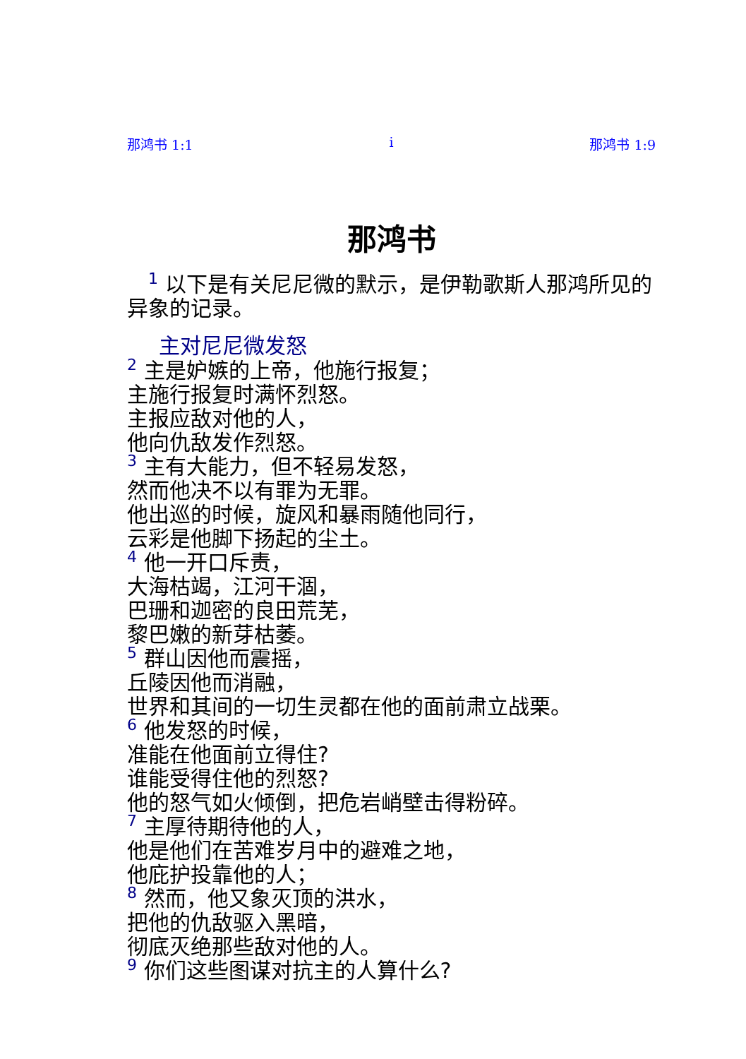那鸿书 1:1 i 那鸿书 1:9
那鸿书
1 以下是有关尼尼微的默示，是伊勒歌斯人那鸿所见的异象的记录。
主对尼尼微发怒
2 主是妒嫉的上帝，他施行报复；
主施行报复时满怀烈怒。
主报应敌对他的人，
他向仇敌发作烈怒。
3 主有大能力，但不轻易发怒，
然而他决不以有罪为无罪。
他出巡的时候，旋风和暴雨随他同行，
云彩是他脚下扬起的尘土。
4 他一开口斥责，
大海枯竭，江河干涸，
巴珊和迦密的良田荒芜，
黎巴嫩的新芽枯萎。
5 群山因他而震摇，
丘陵因他而消融，
世界和其间的一切生灵都在他的面前肃立战栗。
6 他发怒的时候，
准能在他面前立得住?
谁能受得住他的烈怒?
他的怒气如火倾倒，把危岩峭壁击得粉碎。
7 主厚待期待他的人，
他是他们在苦难岁月中的避难之地，
他庇护投靠他的人；
8 然而，他又象灭顶的洪水，
把他的仇敌驱入黑暗，
彻底灭绝那些敌对他的人。
9 你们这些图谋对抗主的人算什么?